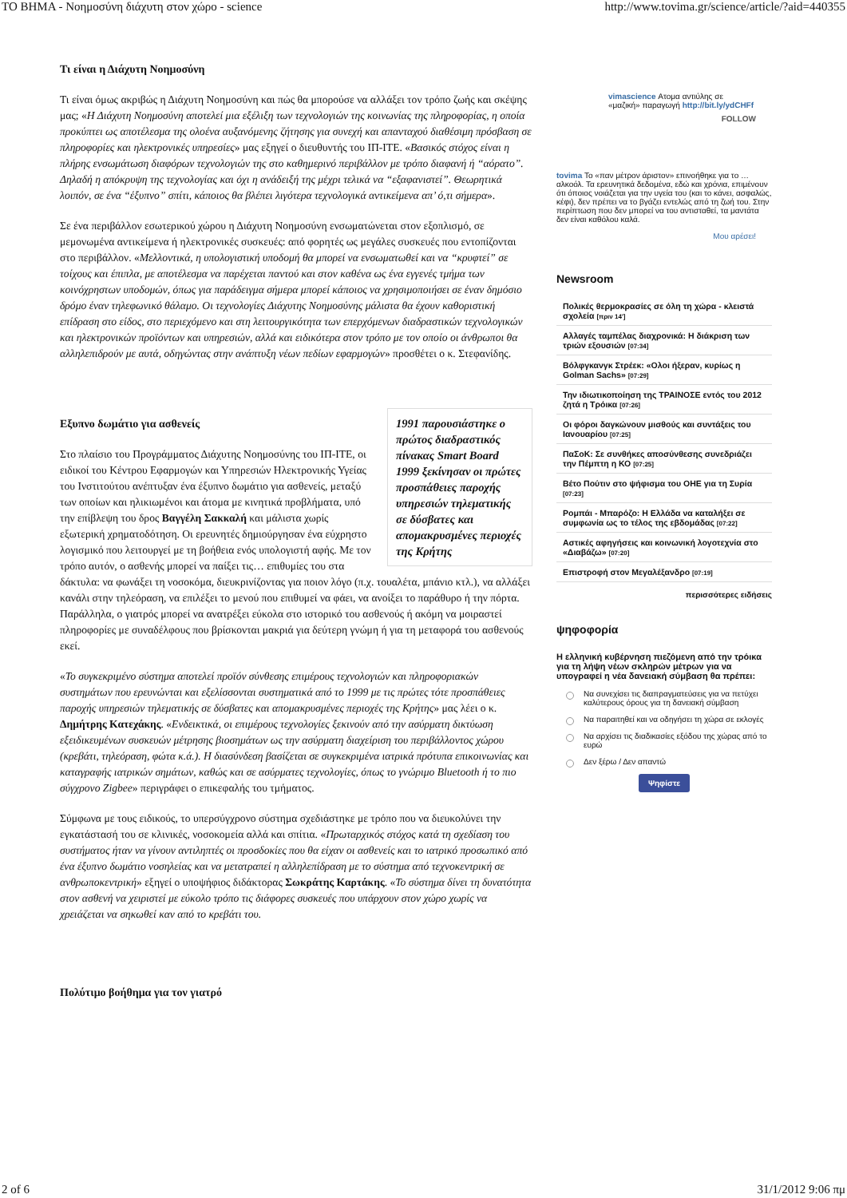ΤΟ ΒΗΜΑ - Νοημοσύνη διάχυτη στον χώρο - science http://www.tovima.gr/science/article/?aid=440355
Τι είναι η Διάχυτη Νοημοσύνη
Τι είναι όμως ακριβώς η Διάχυτη Νοημοσύνη και πώς θα μπορούσε να αλλάξει τον τρόπο ζωής και σκέψης μας; «Η Διάχυτη Νοημοσύνη αποτελεί μια εξέλιξη των τεχνολογιών της κοινωνίας της πληροφορίας, η οποία προκύπτει ως αποτέλεσμα της ολοένα αυξανόμενης ζήτησης για συνεχή και απανταχού διαθέσιμη πρόσβαση σε πληροφορίες και ηλεκτρονικές υπηρεσίες» μας εξηγεί ο διευθυντής του ΙΠ-ΙΤΕ. «Βασικός στόχος είναι η πλήρης ενσωμάτωση διαφόρων τεχνολογιών της στο καθημερινό περιβάλλον με τρόπο διαφανή ή “αόρατο”. Δηλαδή η απόκρυψη της τεχνολογίας και όχι η ανάδειξή της μέχρι τελικά να “εξαφανιστεί”. Θεωρητικά λοιπόν, σε ένα “έξυπνο” σπίτι, κάποιος θα βλέπει λιγότερα τεχνολογικά αντικείμενα απ’ ό,τι σήμερα».
Σε ένα περιβάλλον εσωτερικού χώρου η Διάχυτη Νοημοσύνη ενσωματώνεται στον εξοπλισμό, σε μεμονωμένα αντικείμενα ή ηλεκτρονικές συσκευές: από φορητές ως μεγάλες συσκευές που εντοπίζονται στο περιβάλλον. «Μελλοντικά, η υπολογιστική υποδομή θα μπορεί να ενσωματωθεί και να “κρυφτεί” σε τοίχους και έπιπλα, με αποτέλεσμα να παρέχεται παντού και στον καθένα ως ένα εγγενές τμήμα των κοινόχρηστων υποδομών, όπως για παράδειγμα σήμερα μπορεί κάποιος να χρησιμοποιήσει σε έναν δημόσιο δρόμο έναν τηλεφωνικό θάλαμο. Οι τεχνολογίες Διάχυτης Νοημοσύνης μάλιστα θα έχουν καθοριστική επίδραση στο είδος, στο περιεχόμενο και στη λειτουργικότητα των επερχόμενων διαδραστικών τεχνολογικών και ηλεκτρονικών προϊόντων και υπηρεσιών, αλλά και ειδικότερα στον τρόπο με τον οποίο οι άνθρωποι θα αλληλεπιδρούν με αυτά, οδηγώντας στην ανάπτυξη νέων πεδίων εφαρμογών» προσθέτει ο κ. Στεφανίδης.
1991 παρουσιάστηκε ο πρώτος διαδραστικός πίνακας Smart Board 1999 ξεκίνησαν οι πρώτες προσπάθειες παροχής υπηρεσιών τηλεματικής σε δύσβατες και απομακρυσμένες περιοχές της Κρήτης
Εξυπνο δωμάτιο για ασθενείς
Στο πλαίσιο του Προγράμματος Διάχυτης Νοημοσύνης του ΙΠ-ΙΤΕ, οι ειδικοί του Κέντρου Εφαρμογών και Υπηρεσιών Ηλεκτρονικής Υγείας του Ινστιτούτου ανέπτυξαν ένα έξυπνο δωμάτιο για ασθενείς, μεταξύ των οποίων και ηλικιωμένοι και άτομα με κινητικά προβλήματα, υπό την επίβλεψη του δρος Βαγγέλη Σακκαλή και μάλιστα χωρίς εξωτερική χρηματοδότηση. Οι ερευνητές δημιούργησαν ένα εύχρηστο λογισμικό που λειτουργεί με τη βοήθεια ενός υπολογιστή αφής. Με τον τρόπο αυτόν, ο ασθενής μπορεί να παίξει τις… επιθυμίες του στα δάκτυλα: να φωνάξει τη νοσοκόμα, διευκρινίζοντας για ποιον λόγο (π.χ. τουαλέτα, μπάνιο κτλ.), να αλλάξει κανάλι στην τηλεόραση, να επιλέξει το μενού που επιθυμεί να φάει, να ανοίξει το παράθυρο ή την πόρτα. Παράλληλα, ο γιατρός μπορεί να ανατρέξει εύκολα στο ιστορικό του ασθενούς ή ακόμη να μοιραστεί πληροφορίες με συναδέλφους που βρίσκονται μακριά για δεύτερη γνώμη ή για τη μεταφορά του ασθενούς εκεί.
«Το συγκεκριμένο σύστημα αποτελεί προϊόν σύνθεσης επιμέρους τεχνολογιών και πληροφοριακών συστημάτων που ερευνώνται και εξελίσσονται συστηματικά από το 1999 με τις πρώτες τότε προσπάθειες παροχής υπηρεσιών τηλεματικής σε δύσβατες και απομακρυσμένες περιοχές της Κρήτης» μας λέει ο κ. Δημήτρης Κατεχάκης. «Ενδεικτικά, οι επιμέρους τεχνολογίες ξεκινούν από την ασύρματη δικτύωση εξειδικευμένων συσκευών μέτρησης βιοσημάτων ως την ασύρματη διαχείριση του περιβάλλοντος χώρου (κρεβάτι, τηλεόραση, φώτα κ.ά.). Η διασύνδεση βασίζεται σε συγκεκριμένα ιατρικά πρότυπα επικοινωνίας και καταγραφής ιατρικών σημάτων, καθώς και σε ασύρματες τεχνολογίες, όπως το γνώριμο Bluetooth ή το πιο σύγχρονο Zigbee» περιγράφει ο επικεφαλής του τμήματος.
Σύμφωνα με τους ειδικούς, το υπερσύγχρονο σύστημα σχεδιάστηκε με τρόπο που να διευκολύνει την εγκατάστασή του σε κλινικές, νοσοκομεία αλλά και σπίτια. «Πρωταρχικός στόχος κατά τη σχεδίαση του συστήματος ήταν να γίνουν αντιληπτές οι προσδοκίες που θα είχαν οι ασθενείς και το ιατρικό προσωπικό από ένα έξυπνο δωμάτιο νοσηλείας και να μετατραπεί η αλληλεπίδραση με το σύστημα από τεχνοκεντρική σε ανθρωποκεντρική» εξηγεί ο υποψήφιος διδάκτορας Σωκράτης Καρτάκης. «Το σύστημα δίνει τη δυνατότητα στον ασθενή να χειριστεί με εύκολο τρόπο τις διάφορες συσκευές που υπάρχουν στον χώρο χωρίς να χρειάζεται να σηκωθεί καν από το κρεβάτι του.
Πολύτιμο βοήθημα για τον γιατρό
vimascience Ατομα αντιύλης σε «μαζική» παραγωγή http://bit.ly/ydCHFf
FOLLOW
tovima Το «παν μέτρον άριστον» επινοήθηκε για το …αλκοόλ. Τα ερευνητικά δεδομένα, εδώ και χρόνια, επιμένουν ότι όποιος νοιάζεται για την υγεία του (και το κάνει, ασφαλώς, κέφι), δεν πρέπει να το βγάζει εντελώς από τη ζωή του. Στην περίπτωση που δεν μπορεί να του αντισταθεί, τα μαντάτα δεν είναι καθόλου καλά.
Μου αρέσει!
Newsroom
Πολικές θερμοκρασίες σε όλη τη χώρα - κλειστά σχολεία [πριν 14']
Αλλαγές ταμπέλας διαχρονικά: Η διάκριση των τριών εξουσιών [07:34]
Βόλφγκανγκ Στρέεκ: «Ολοι ήξεραν, κυρίως η Golman Sachs» [07:29]
Την ιδιωτικοποίηση της ΤΡΑΙΝΟΣΕ εντός του 2012 ζητά η Τρόικα [07:26]
Οι φόροι δαγκώνουν μισθούς και συντάξεις του Ιανουαρίου [07:25]
ΠαΣοΚ: Σε συνθήκες αποσύνθεσης συνεδριάζει την Πέμπτη η ΚΟ [07:25]
Βέτο Πούτιν στο ψήφισμα του ΟΗΕ για τη Συρία [07:23]
Ρομπάι - Μπαρόζο: Η Ελλάδα να καταλήξει σε συμφωνία ως το τέλος της εβδομάδας [07:22]
Αστικές αφηγήσεις και κοινωνική λογοτεχνία στο «Διαβάζω» [07:20]
Επιστροφή στον Μεγαλέξανδρο [07:19]
περισσότερες ειδήσεις
ψηφοφορία
Η ελληνική κυβέρνηση πιεζόμενη από την τρόικα για τη λήψη νέων σκληρών μέτρων για να υπογραφεί η νέα δανειακή σύμβαση θα πρέπει:
Να συνεχίσει τις διαπραγματεύσεις για να πετύχει καλύτερους όρους για τη δανειακή σύμβαση
Να παραιτηθεί και να οδηγήσει τη χώρα σε εκλογές
Να αρχίσει τις διαδικασίες εξόδου της χώρας από το ευρώ
Δεν ξέρω / Δεν απαντώ
Ψηφίστε
2 of 6 31/1/2012 9:06 πμ